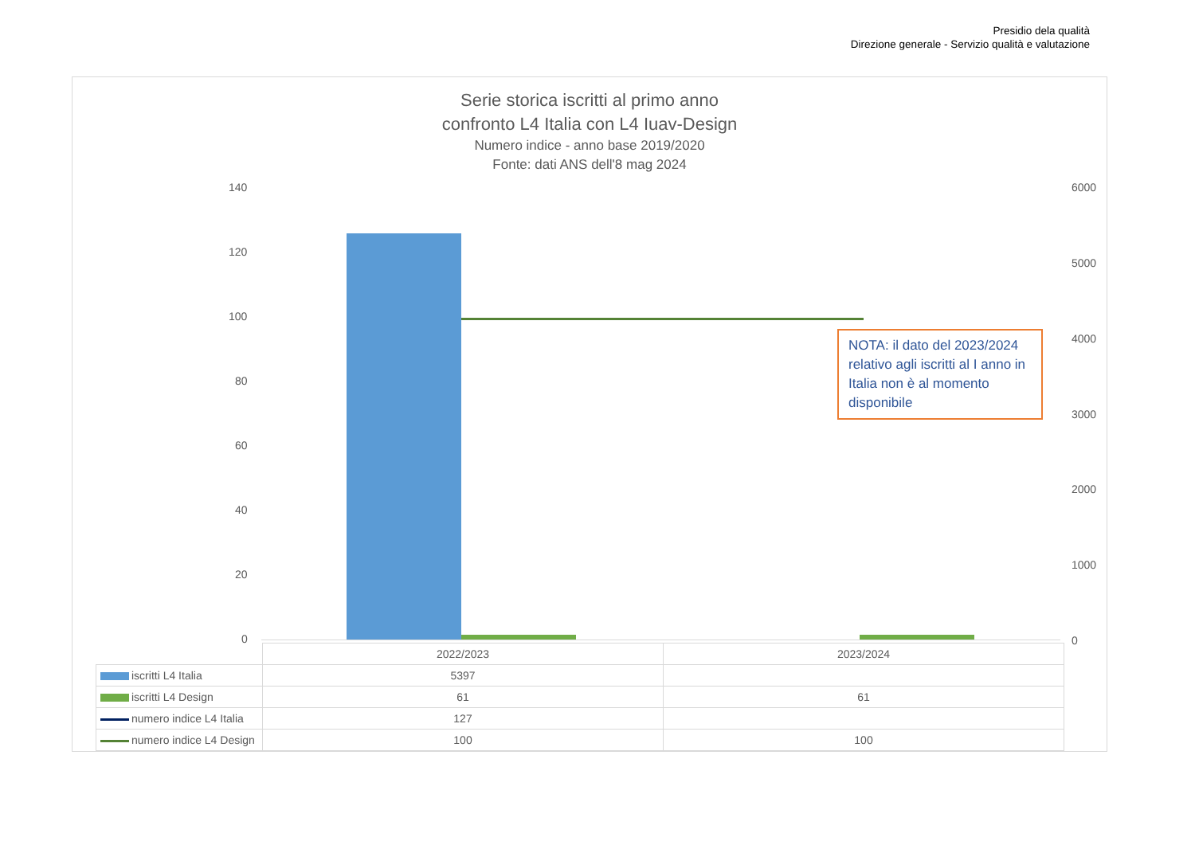Presidio dela qualità
Direzione generale - Servizio qualità e valutazione
Serie storica iscritti al primo anno
confronto L4 Italia con L4 Iuav-Design
Numero indice - anno base 2019/2020
Fonte: dati ANS dell'8 mag 2024
140
120
100
80
60
40
20
0
6000
5000
4000
3000
2000
1000
0
NOTA: il dato del 2023/2024 relativo agli iscritti al I anno in Italia non è al momento disponibile
| | 2022/2023 | 2023/2024 |
| iscritti L4 Italia | 5397 | |
| iscritti L4 Design | 61 | 61 |
| numero indice L4 Italia | 127 | |
| numero indice L4 Design | 100 | 100 |